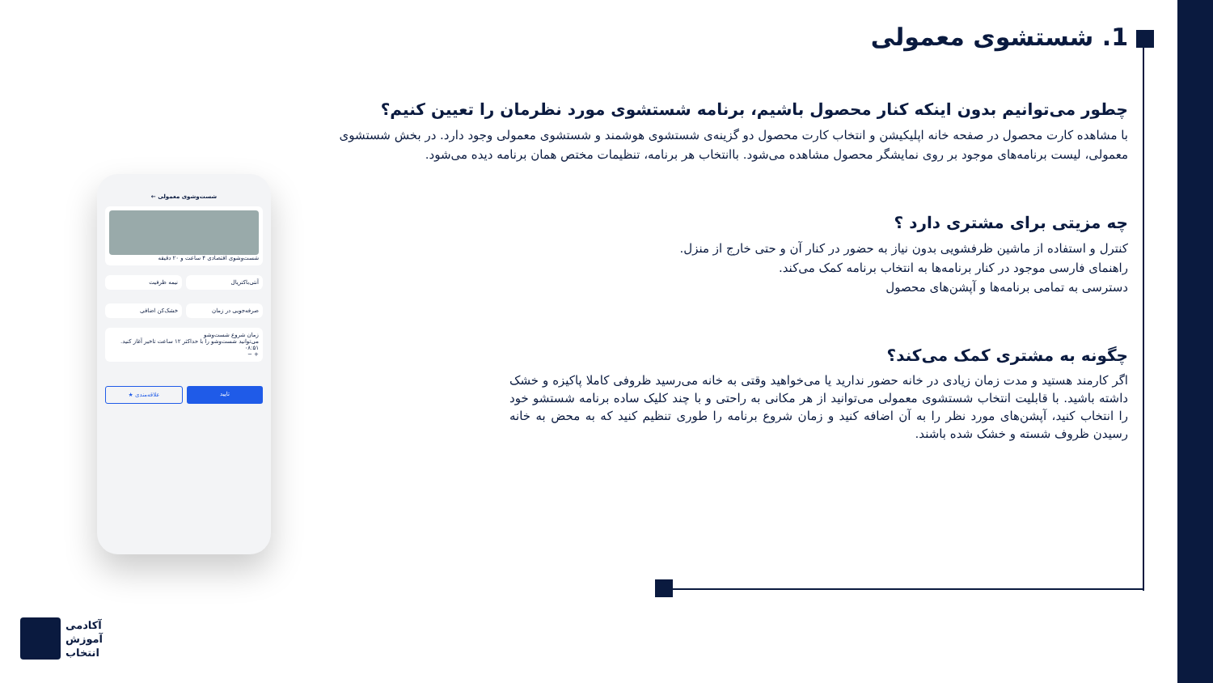1. شستشوی معمولی
چطور می‌توانیم بدون اینکه کنار محصول باشیم، برنامه شستشوی مورد نظرمان را تعیین کنیم؟
با مشاهده کارت محصول در صفحه خانه اپلیکیشن و انتخاب کارت محصول دو گزینه‌ی شستشوی هوشمند و شستشوی معمولی وجود دارد. در بخش شستشوی معمولی، لیست برنامه‌های موجود بر روی نمایشگر محصول مشاهده می‌شود. باانتخاب هر برنامه، تنظیمات مختص همان برنامه دیده می‌شود.
چه مزیتی برای مشتری دارد ؟
کنترل و استفاده از ماشین ظرفشویی بدون نیاز به حضور در کنار آن و حتی خارج از منزل.
راهنمای فارسی موجود در کنار برنامه‌ها به انتخاب برنامه کمک می‌کند.
دسترسی به تمامی برنامه‌ها و آپشن‌های محصول
چگونه به مشتری کمک می‌کند؟
اگر کارمند هستید و مدت زمان زیادی در خانه حضور ندارید یا می‌خواهید وقتی به خانه می‌رسید ظروفی کاملا پاکیزه و خشک داشته باشید. با قابلیت انتخاب شستشوی معمولی می‌توانید از هر مکانی به راحتی و با چند کلیک ساده برنامه شستشو خود را انتخاب کنید، آپشن‌های مورد نظر را به آن اضافه کنید و زمان شروع برنامه را طوری تنظیم کنید که به محض به خانه رسیدن ظروف شسته و خشک شده باشند.
شست‌وشوی معمولی ←
شست‌وشوی اقتصادی ۴ ساعت و ۲۰ دقیقه
آنتی‌باکتریال
نیمه ظرفیت
صرفه‌جویی در زمان
خشک‌کن اضافی
زمان شروع شست‌وشو
می‌توانید شست‌وشو را با حداکثر ۱۲ ساعت تاخیر آغاز کنید.
۰۸:۵۱
+ −
تایید علاقه‌مندی ★
آکادمی
آموزش
انتخاب